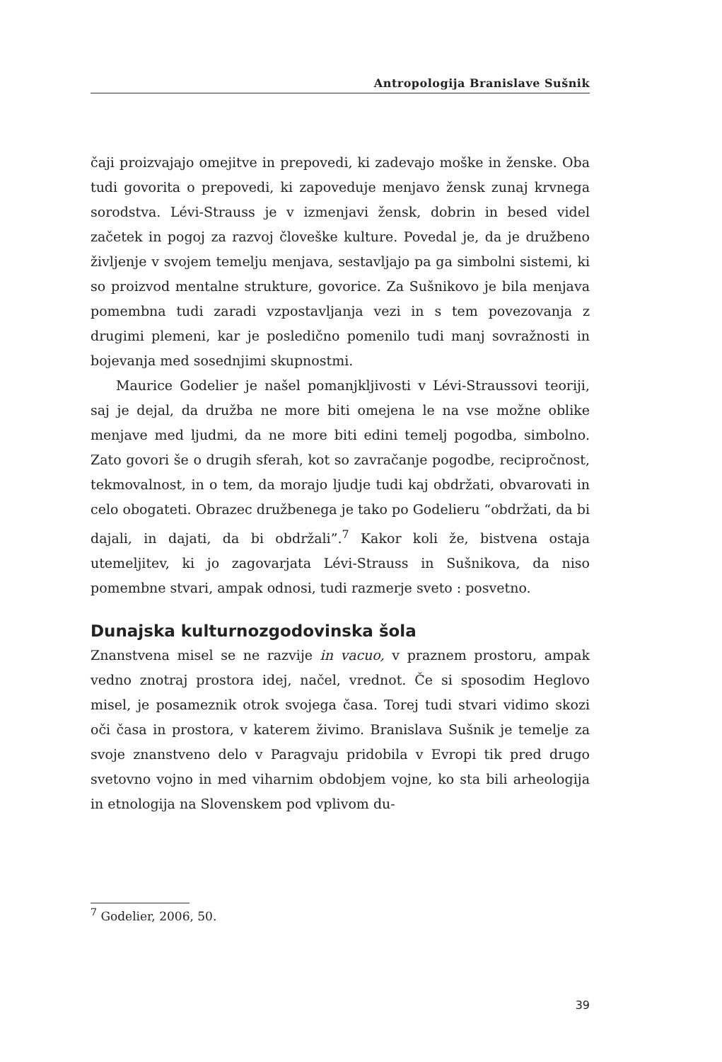Antropologija Branislave Sušnik
čaji proizvajajo omejitve in prepovedi, ki zadevajo moške in ženske. Oba tudi govorita o prepovedi, ki zapoveduje menjavo žensk zunaj krvnega sorodstva. Lévi-Strauss je v izmenjavi žensk, dobrin in besed videl začetek in pogoj za razvoj človeške kulture. Povedal je, da je družbeno življenje v svojem temelju menjava, sestavljajo pa ga simbolni sistemi, ki so proizvod mentalne strukture, govorice. Za Sušnikovo je bila menjava pomembna tudi zaradi vzpostavljanja vezi in s tem povezovanja z drugimi plemeni, kar je posledično pomenilo tudi manj sovražnosti in bojevanja med sosednjimi skupnostmi.
Maurice Godelier je našel pomanjkljivosti v Lévi-Straussovi teoriji, saj je dejal, da družba ne more biti omejena le na vse možne oblike menjave med ljudmi, da ne more biti edini temelj pogodba, simbolno. Zato govori še o drugih sferah, kot so zavračanje pogodbe, recipročnost, tekmovalnost, in o tem, da morajo ljudje tudi kaj obdržati, obvarovati in celo obogateti. Obrazec družbenega je tako po Godelieru “obdržati, da bi dajali, in dajati, da bi obdržali”.<sup>7</sup> Kakor koli že, bistvena ostaja utemeljitev, ki jo zagovarjata Lévi-Strauss in Sušnikova, da niso pomembne stvari, ampak odnosi, tudi razmerje sveto : posvetno.
Dunajska kulturnozgodovinska šola
Znanstvena misel se ne razvije in vacuo, v praznem prostoru, ampak vedno znotraj prostora idej, načel, vrednot. Če si sposodim Heglovo misel, je posameznik otrok svojega časa. Torej tudi stvari vidimo skozi oči časa in prostora, v katerem živimo. Branislava Sušnik je temelje za svoje znanstveno delo v Paragvaju pridobila v Evropi tik pred drugo svetovno vojno in med viharnim obdobjem vojne, ko sta bili arheologija in etnologija na Slovenskem pod vplivom du-
<sup>7</sup> Godelier, 2006, 50.
39